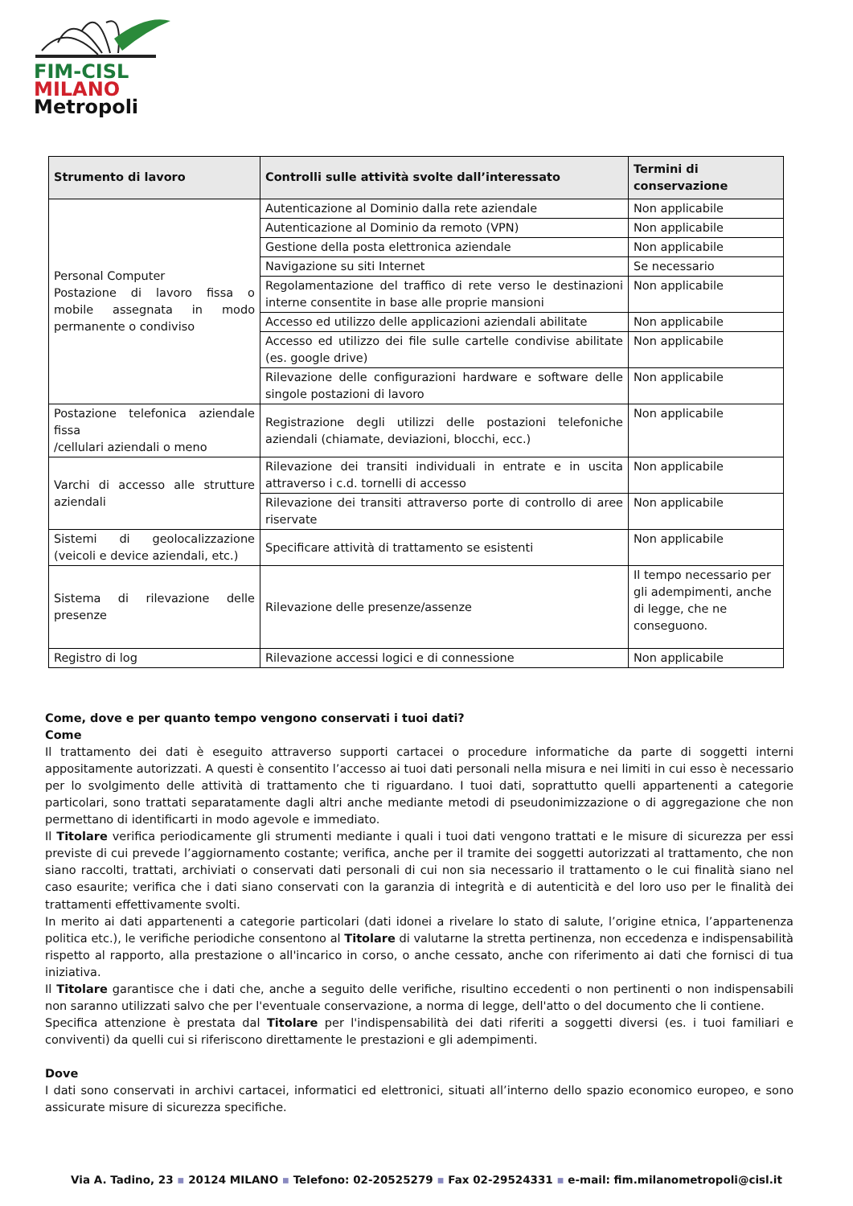FIM-CISL
MILANO
Metropoli
| Strumento di lavoro | Controlli sulle attività svolte dall’interessato | Termini di conservazione |
| --- | --- | --- |
| Personal Computer Postazione di lavoro fissa o mobile assegnata in modo permanente o condiviso | Autenticazione al Dominio dalla rete aziendale | Non applicabile |
| | Autenticazione al Dominio da remoto (VPN) | Non applicabile |
| | Gestione della posta elettronica aziendale | Non applicabile |
| | Navigazione su siti Internet | Se necessario |
| | Regolamentazione del traffico di rete verso le destinazioni interne consentite in base alle proprie mansioni | Non applicabile |
| | Accesso ed utilizzo delle applicazioni aziendali abilitate | Non applicabile |
| | Accesso ed utilizzo dei file sulle cartelle condivise abilitate (es. google drive) | Non applicabile |
| | Rilevazione delle configurazioni hardware e software delle singole postazioni di lavoro | Non applicabile |
| Postazione telefonica aziendale fissa /cellulari aziendali o meno | Registrazione degli utilizzi delle postazioni telefoniche aziendali (chiamate, deviazioni, blocchi, ecc.) | Non applicabile |
| Varchi di accesso alle strutture aziendali | Rilevazione dei transiti individuali in entrate e in uscita attraverso i c.d. tornelli di accesso | Non applicabile |
| | Rilevazione dei transiti attraverso porte di controllo di aree riservate | Non applicabile |
| Sistemi di geolocalizzazione (veicoli e device aziendali, etc.) | Specificare attività di trattamento se esistenti | Non applicabile |
| Sistema di rilevazione delle presenze | Rilevazione delle presenze/assenze | Il tempo necessario per gli adempimenti, anche di legge, che ne conseguono. |
| Registro di log | Rilevazione accessi logici e di connessione | Non applicabile |
Come, dove e per quanto tempo vengono conservati i tuoi dati?
Come
Il trattamento dei dati è eseguito attraverso supporti cartacei o procedure informatiche da parte di soggetti interni appositamente autorizzati. A questi è consentito l’accesso ai tuoi dati personali nella misura e nei limiti in cui esso è necessario per lo svolgimento delle attività di trattamento che ti riguardano. I tuoi dati, soprattutto quelli appartenenti a categorie particolari, sono trattati separatamente dagli altri anche mediante metodi di pseudonimizzazione o di aggregazione che non permettano di identificarti in modo agevole e immediato.
Il Titolare verifica periodicamente gli strumenti mediante i quali i tuoi dati vengono trattati e le misure di sicurezza per essi previste di cui prevede l’aggiornamento costante; verifica, anche per il tramite dei soggetti autorizzati al trattamento, che non siano raccolti, trattati, archiviati o conservati dati personali di cui non sia necessario il trattamento o le cui finalità siano nel caso esaurite; verifica che i dati siano conservati con la garanzia di integrità e di autenticità e del loro uso per le finalità dei trattamenti effettivamente svolti.
In merito ai dati appartenenti a categorie particolari (dati idonei a rivelare lo stato di salute, l’origine etnica, l’appartenenza politica etc.), le verifiche periodiche consentono al Titolare di valutarne la stretta pertinenza, non eccedenza e indispensabilità rispetto al rapporto, alla prestazione o all'incarico in corso, o anche cessato, anche con riferimento ai dati che fornisci di tua iniziativa.
Il Titolare garantisce che i dati che, anche a seguito delle verifiche, risultino eccedenti o non pertinenti o non indispensabili non saranno utilizzati salvo che per l'eventuale conservazione, a norma di legge, dell'atto o del documento che li contiene.
Specifica attenzione è prestata dal Titolare per l'indispensabilità dei dati riferiti a soggetti diversi (es. i tuoi familiari e conviventi) da quelli cui si riferiscono direttamente le prestazioni e gli adempimenti.
Dove
I dati sono conservati in archivi cartacei, informatici ed elettronici, situati all’interno dello spazio economico europeo, e sono assicurate misure di sicurezza specifiche.
Via A. Tadino, 23 ▪ 20124 MILANO ▪ Telefono: 02-20525279 ▪ Fax 02-29524331 ▪ e-mail: fim.milanometropoli@cisl.it